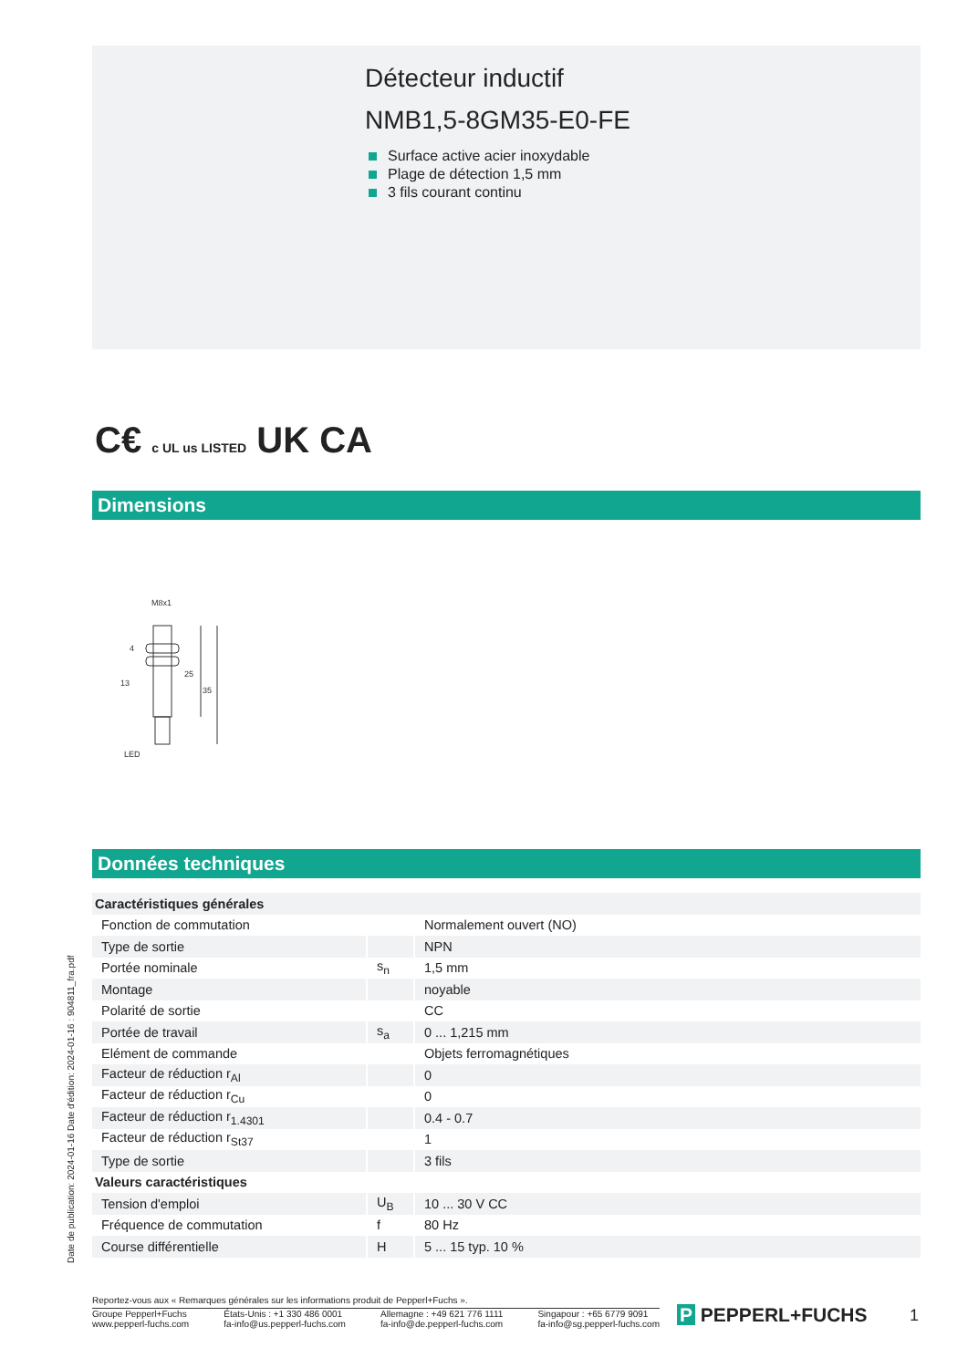Détecteur inductif
NMB1,5-8GM35-E0-FE
Surface active acier inoxydable
Plage de détection 1,5 mm
3 fils courant continu
C€ c UL us LISTED UK CA
Dimensions
M8x1
13
LED
25
35
4
Données techniques
| Caractéristiques générales | | |
| --- | --- | --- |
| Fonction de commutation | | Normalement ouvert (NO) |
| Type de sortie | | NPN |
| Portée nominale | s<sub>n</sub> | 1,5 mm |
| Montage | | noyable |
| Polarité de sortie | | CC |
| Portée de travail | s<sub>a</sub> | 0 ... 1,215 mm |
| Elément de commande | | Objets ferromagnétiques |
| Facteur de réduction r<sub>Al</sub> | | 0 |
| Facteur de réduction r<sub>Cu</sub> | | 0 |
| Facteur de réduction r<sub>1.4301</sub> | | 0.4 - 0.7 |
| Facteur de réduction r<sub>St37</sub> | | 1 |
| Type de sortie | | 3 fils |
| Valeurs caractéristiques | | |
| Tension d'emploi | U<sub>B</sub> | 10 ... 30 V CC |
| Fréquence de commutation | f | 80 Hz |
| Course différentielle | H | 5 ... 15 typ. 10 % |
Date de publication: 2024-01-16 Date d'édition: 2024-01-16 : 904811_fra.pdf
Reportez-vous aux « Remarques générales sur les informations produit de Pepperl+Fuchs ».
Groupe Pepperl+Fuchs
www.pepperl-fuchs.com
États-Unis : +1 330 486 0001
fa-info@us.pepperl-fuchs.com
Allemagne : +49 621 776 1111
fa-info@de.pepperl-fuchs.com
Singapour : +65 6779 9091
fa-info@sg.pepperl-fuchs.com
P PEPPERL+FUCHS 1